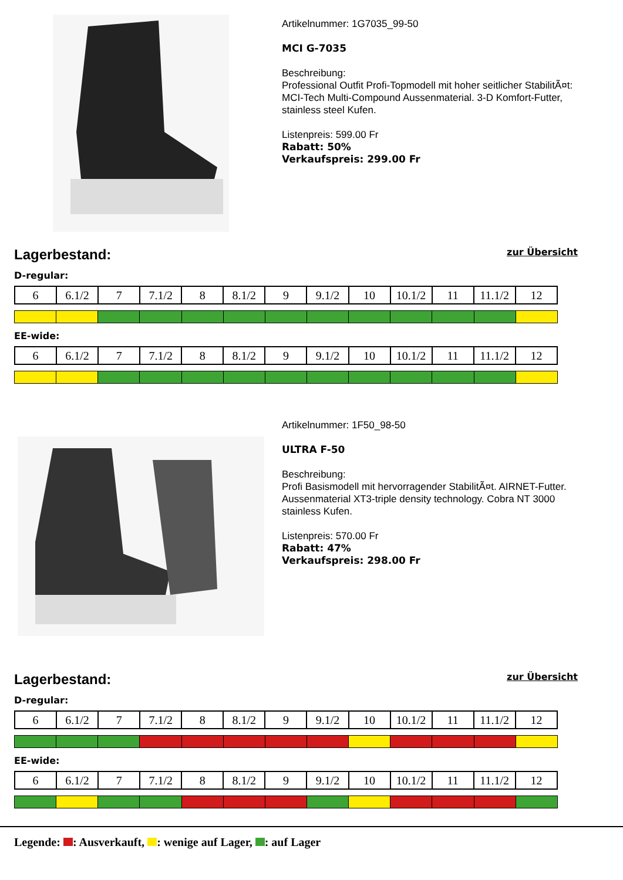Artikelnummer: 1G7035_99-50
MCI G-7035
Beschreibung:
Professional Outfit Profi-Topmodell mit hoher seitlicher StabilitÃ¤t: MCI-Tech Multi-Compound Aussenmaterial. 3-D Komfort-Futter, stainless steel Kufen.
Listenpreis: 599.00 Fr
Rabatt: 50%
Verkaufspreis: 299.00 Fr
Lagerbestand:
zur Übersicht
D-regular:
| 6 | 6.1/2 | 7 | 7.1/2 | 8 | 8.1/2 | 9 | 9.1/2 | 10 | 10.1/2 | 11 | 11.1/2 | 12 |
EE-wide:
| 6 | 6.1/2 | 7 | 7.1/2 | 8 | 8.1/2 | 9 | 9.1/2 | 10 | 10.1/2 | 11 | 11.1/2 | 12 |
Artikelnummer: 1F50_98-50
ULTRA F-50
Beschreibung:
Profi Basismodell mit hervorragender StabilitÃ¤t. AIRNET-Futter. Aussenmaterial XT3-triple density technology. Cobra NT 3000 stainless Kufen.
Listenpreis: 570.00 Fr
Rabatt: 47%
Verkaufspreis: 298.00 Fr
Lagerbestand:
zur Übersicht
D-regular:
| 6 | 6.1/2 | 7 | 7.1/2 | 8 | 8.1/2 | 9 | 9.1/2 | 10 | 10.1/2 | 11 | 11.1/2 | 12 |
EE-wide:
| 6 | 6.1/2 | 7 | 7.1/2 | 8 | 8.1/2 | 9 | 9.1/2 | 10 | 10.1/2 | 11 | 11.1/2 | 12 |
Legende: : Ausverkauft, : wenige auf Lager, : auf Lager